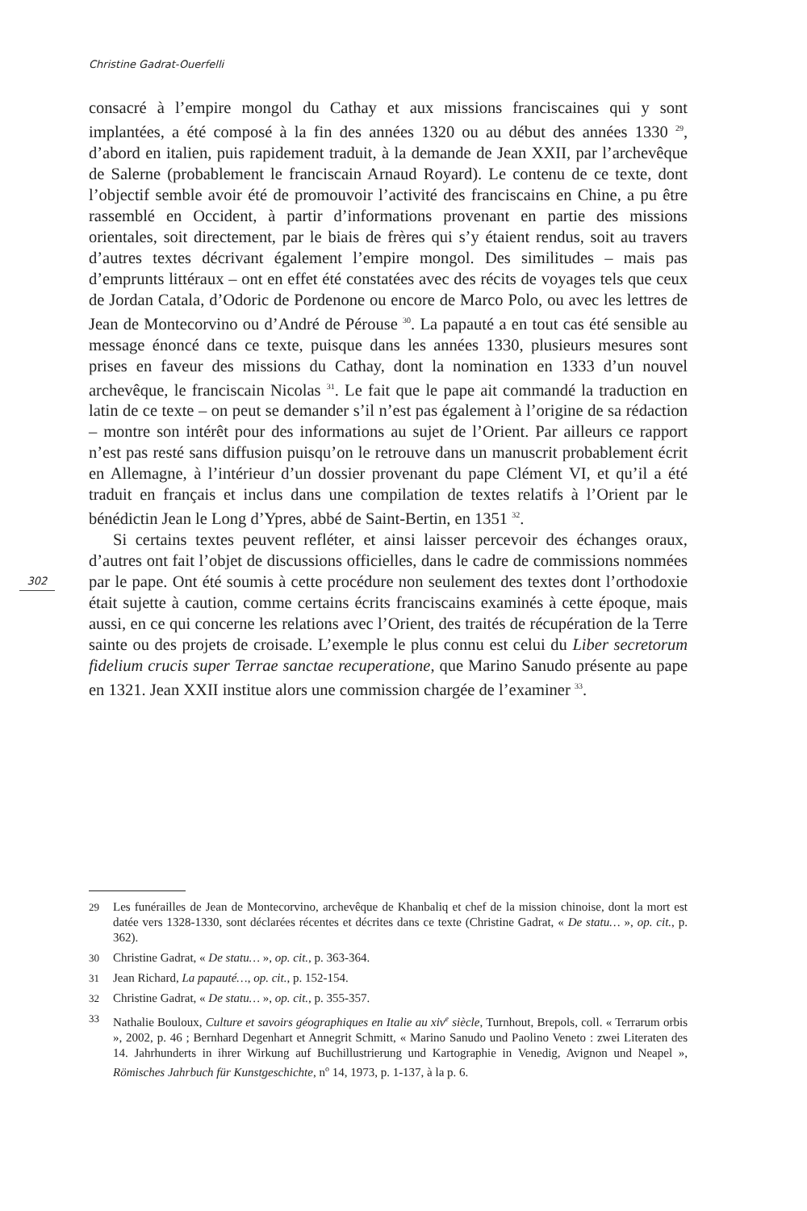Christine Gadrat-Ouerfelli
302
consacré à l’empire mongol du Cathay et aux missions franciscaines qui y sont implantées, a été composé à la fin des années 1320 ou au début des années 1330 <sup>29</sup>, d’abord en italien, puis rapidement traduit, à la demande de Jean XXII, par l’archevêque de Salerne (probablement le franciscain Arnaud Royard). Le contenu de ce texte, dont l’objectif semble avoir été de promouvoir l’activité des franciscains en Chine, a pu être rassemblé en Occident, à partir d’informations provenant en partie des missions orientales, soit directement, par le biais de frères qui s’y étaient rendus, soit au travers d’autres textes décrivant également l’empire mongol. Des similitudes – mais pas d’emprunts littéraux – ont en effet été constatées avec des récits de voyages tels que ceux de Jordan Catala, d’Odoric de Pordenone ou encore de Marco Polo, ou avec les lettres de Jean de Montecorvino ou d’André de Pérouse <sup>30</sup>. La papauté a en tout cas été sensible au message énoncé dans ce texte, puisque dans les années 1330, plusieurs mesures sont prises en faveur des missions du Cathay, dont la nomination en 1333 d’un nouvel archevêque, le franciscain Nicolas <sup>31</sup>. Le fait que le pape ait commandé la traduction en latin de ce texte – on peut se demander s’il n’est pas également à l’origine de sa rédaction – montre son intérêt pour des informations au sujet de l’Orient. Par ailleurs ce rapport n’est pas resté sans diffusion puisqu’on le retrouve dans un manuscrit probablement écrit en Allemagne, à l’intérieur d’un dossier provenant du pape Clément VI, et qu’il a été traduit en français et inclus dans une compilation de textes relatifs à l’Orient par le bénédictin Jean le Long d’Ypres, abbé de Saint-Bertin, en 1351 <sup>32</sup>.
Si certains textes peuvent refléter, et ainsi laisser percevoir des échanges oraux, d’autres ont fait l’objet de discussions officielles, dans le cadre de commissions nommées par le pape. Ont été soumis à cette procédure non seulement des textes dont l’orthodoxie était sujette à caution, comme certains écrits franciscains examinés à cette époque, mais aussi, en ce qui concerne les relations avec l’Orient, des traités de récupération de la Terre sainte ou des projets de croisade. L’exemple le plus connu est celui du Liber secretorum fidelium crucis super Terrae sanctae recuperatione, que Marino Sanudo présente au pape en 1321. Jean XXII institue alors une commission chargée de l’examiner <sup>33</sup>.
29 Les funérailles de Jean de Montecorvino, archevêque de Khanbaliq et chef de la mission chinoise, dont la mort est datée vers 1328-1330, sont déclarées récentes et décrites dans ce texte (Christine Gadrat, « De statu… », op. cit., p. 362).
30 Christine Gadrat, « De statu… », op. cit., p. 363-364.
31 Jean Richard, La papauté…, op. cit., p. 152-154.
32 Christine Gadrat, « De statu… », op. cit., p. 355-357.
33 Nathalie Bouloux, Culture et savoirs géographiques en Italie au xiv<sup>e</sup> siècle, Turnhout, Brepols, coll. « Terrarum orbis », 2002, p. 46 ; Bernhard Degenhart et Annegrit Schmitt, « Marino Sanudo und Paolino Veneto : zwei Literaten des 14. Jahrhunderts in ihrer Wirkung auf Buchillustrierung und Kartographie in Venedig, Avignon und Neapel », Römisches Jahrbuch für Kunstgeschichte, n<sup>o</sup> 14, 1973, p. 1-137, à la p. 6.